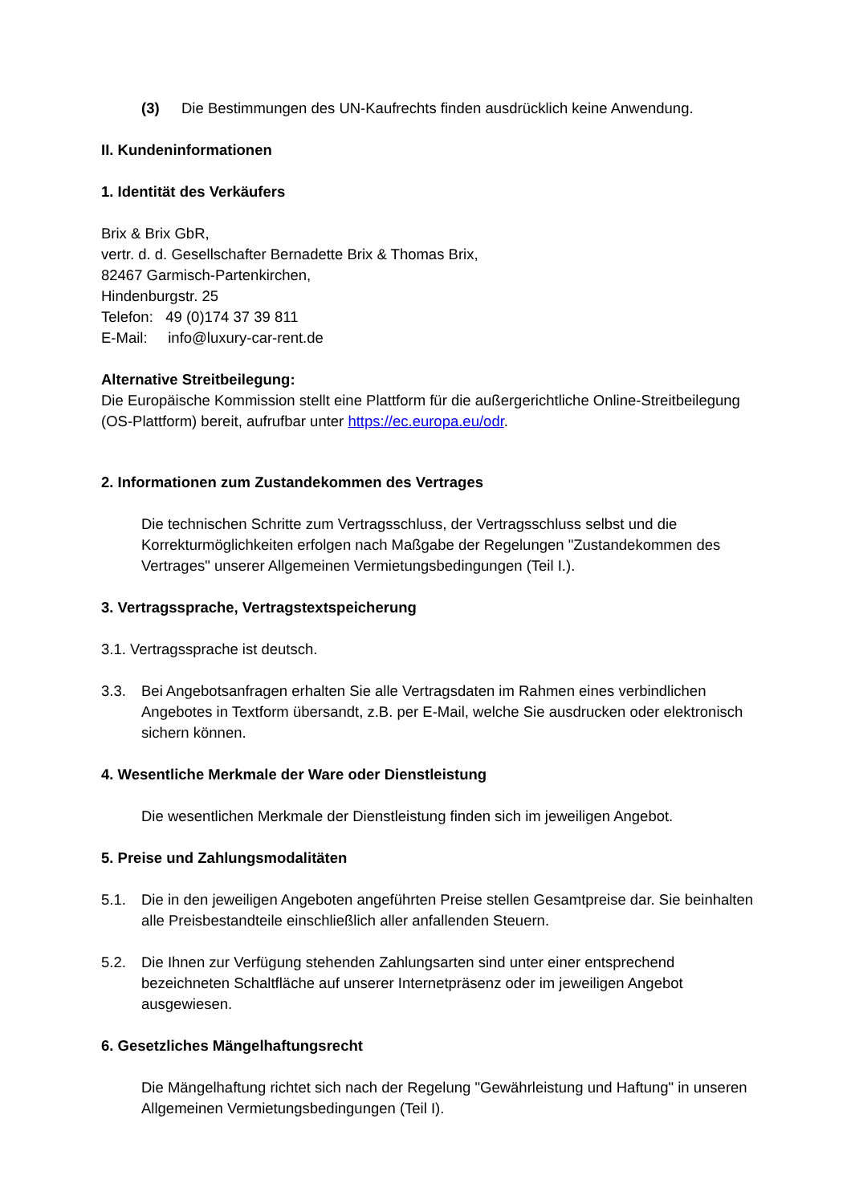(3) Die Bestimmungen des UN-Kaufrechts finden ausdrücklich keine Anwendung.
II. Kundeninformationen
1. Identität des Verkäufers
Brix & Brix GbR,
vertr. d. d. Gesellschafter Bernadette Brix & Thomas Brix,
82467 Garmisch-Partenkirchen,
Hindenburgstr. 25
Telefon: 49 (0)174 37 39 811
E-Mail: info@luxury-car-rent.de
Alternative Streitbeilegung:
Die Europäische Kommission stellt eine Plattform für die außergerichtliche Online-Streitbeilegung (OS-Plattform) bereit, aufrufbar unter https://ec.europa.eu/odr.
2. Informationen zum Zustandekommen des Vertrages
Die technischen Schritte zum Vertragsschluss, der Vertragsschluss selbst und die Korrekturmöglichkeiten erfolgen nach Maßgabe der Regelungen "Zustandekommen des Vertrages" unserer Allgemeinen Vermietungsbedingungen (Teil I.).
3. Vertragssprache, Vertragstextspeicherung
3.1. Vertragssprache ist deutsch.
3.3. Bei Angebotsanfragen erhalten Sie alle Vertragsdaten im Rahmen eines verbindlichen Angebotes in Textform übersandt, z.B. per E-Mail, welche Sie ausdrucken oder elektronisch sichern können.
4. Wesentliche Merkmale der Ware oder Dienstleistung
Die wesentlichen Merkmale der Dienstleistung finden sich im jeweiligen Angebot.
5. Preise und Zahlungsmodalitäten
5.1. Die in den jeweiligen Angeboten angeführten Preise stellen Gesamtpreise dar. Sie beinhalten alle Preisbestandteile einschließlich aller anfallenden Steuern.
5.2. Die Ihnen zur Verfügung stehenden Zahlungsarten sind unter einer entsprechend bezeichneten Schaltfläche auf unserer Internetpräsenz oder im jeweiligen Angebot ausgewiesen.
6. Gesetzliches Mängelhaftungsrecht
Die Mängelhaftung richtet sich nach der Regelung "Gewährleistung und Haftung" in unseren Allgemeinen Vermietungsbedingungen (Teil I).